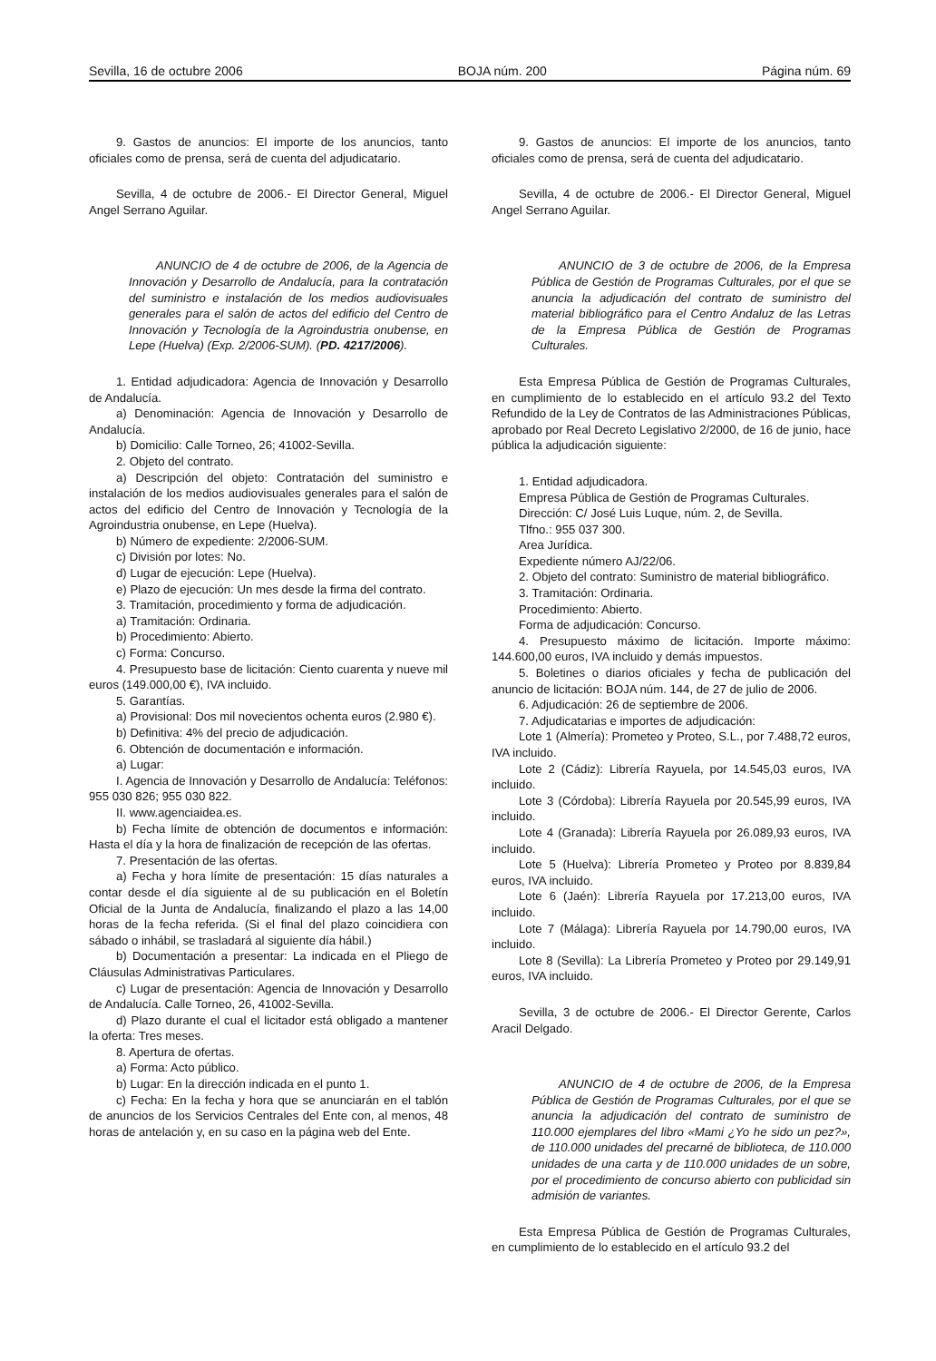Sevilla, 16 de octubre 2006 BOJA núm. 200 Página núm. 69
9. Gastos de anuncios: El importe de los anuncios, tanto oficiales como de prensa, será de cuenta del adjudicatario.
Sevilla, 4 de octubre de 2006.- El Director General, Miguel Angel Serrano Aguilar.
ANUNCIO de 4 de octubre de 2006, de la Agencia de Innovación y Desarrollo de Andalucía, para la contratación del suministro e instalación de los medios audiovisuales generales para el salón de actos del edificio del Centro de Innovación y Tecnología de la Agroindustria onubense, en Lepe (Huelva) (Exp. 2/2006-SUM). (PD. 4217/2006).
1. Entidad adjudicadora: Agencia de Innovación y Desarrollo de Andalucía.
a) Denominación: Agencia de Innovación y Desarrollo de Andalucía.
b) Domicilio: Calle Torneo, 26; 41002-Sevilla.
2. Objeto del contrato.
a) Descripción del objeto: Contratación del suministro e instalación de los medios audiovisuales generales para el salón de actos del edificio del Centro de Innovación y Tecnología de la Agroindustria onubense, en Lepe (Huelva).
b) Número de expediente: 2/2006-SUM.
c) División por lotes: No.
d) Lugar de ejecución: Lepe (Huelva).
e) Plazo de ejecución: Un mes desde la firma del contrato.
3. Tramitación, procedimiento y forma de adjudicación.
a) Tramitación: Ordinaria.
b) Procedimiento: Abierto.
c) Forma: Concurso.
4. Presupuesto base de licitación: Ciento cuarenta y nueve mil euros (149.000,00 €), IVA incluido.
5. Garantías.
a) Provisional: Dos mil novecientos ochenta euros (2.980 €).
b) Definitiva: 4% del precio de adjudicación.
6. Obtención de documentación e información.
a) Lugar:
I. Agencia de Innovación y Desarrollo de Andalucía: Teléfonos: 955 030 826; 955 030 822.
II. www.agenciaidea.es.
b) Fecha límite de obtención de documentos e información: Hasta el día y la hora de finalización de recepción de las ofertas.
7. Presentación de las ofertas.
a) Fecha y hora límite de presentación: 15 días naturales a contar desde el día siguiente al de su publicación en el Boletín Oficial de la Junta de Andalucía, finalizando el plazo a las 14,00 horas de la fecha referida. (Si el final del plazo coincidiera con sábado o inhábil, se trasladará al siguiente día hábil.)
b) Documentación a presentar: La indicada en el Pliego de Cláusulas Administrativas Particulares.
c) Lugar de presentación: Agencia de Innovación y Desarrollo de Andalucía. Calle Torneo, 26, 41002-Sevilla.
d) Plazo durante el cual el licitador está obligado a mantener la oferta: Tres meses.
8. Apertura de ofertas.
a) Forma: Acto público.
b) Lugar: En la dirección indicada en el punto 1.
c) Fecha: En la fecha y hora que se anunciarán en el tablón de anuncios de los Servicios Centrales del Ente con, al menos, 48 horas de antelación y, en su caso en la página web del Ente.
9. Gastos de anuncios: El importe de los anuncios, tanto oficiales como de prensa, será de cuenta del adjudicatario.
Sevilla, 4 de octubre de 2006.- El Director General, Miguel Angel Serrano Aguilar.
ANUNCIO de 3 de octubre de 2006, de la Empresa Pública de Gestión de Programas Culturales, por el que se anuncia la adjudicación del contrato de suministro del material bibliográfico para el Centro Andaluz de las Letras de la Empresa Pública de Gestión de Programas Culturales.
Esta Empresa Pública de Gestión de Programas Culturales, en cumplimiento de lo establecido en el artículo 93.2 del Texto Refundido de la Ley de Contratos de las Administraciones Públicas, aprobado por Real Decreto Legislativo 2/2000, de 16 de junio, hace pública la adjudicación siguiente:
1. Entidad adjudicadora.
Empresa Pública de Gestión de Programas Culturales.
Dirección: C/ José Luis Luque, núm. 2, de Sevilla.
Tlfno.: 955 037 300.
Area Jurídica.
Expediente número AJ/22/06.
2. Objeto del contrato: Suministro de material bibliográfico.
3. Tramitación: Ordinaria.
Procedimiento: Abierto.
Forma de adjudicación: Concurso.
4. Presupuesto máximo de licitación. Importe máximo: 144.600,00 euros, IVA incluido y demás impuestos.
5. Boletines o diarios oficiales y fecha de publicación del anuncio de licitación: BOJA núm. 144, de 27 de julio de 2006.
6. Adjudicación: 26 de septiembre de 2006.
7. Adjudicatarias e importes de adjudicación:
Lote 1 (Almería): Prometeo y Proteo, S.L., por 7.488,72 euros, IVA incluido.
Lote 2 (Cádiz): Librería Rayuela, por 14.545,03 euros, IVA incluido.
Lote 3 (Córdoba): Librería Rayuela por 20.545,99 euros, IVA incluido.
Lote 4 (Granada): Librería Rayuela por 26.089,93 euros, IVA incluido.
Lote 5 (Huelva): Librería Prometeo y Proteo por 8.839,84 euros, IVA incluido.
Lote 6 (Jaén): Librería Rayuela por 17.213,00 euros, IVA incluido.
Lote 7 (Málaga): Librería Rayuela por 14.790,00 euros, IVA incluido.
Lote 8 (Sevilla): La Librería Prometeo y Proteo por 29.149,91 euros, IVA incluido.
Sevilla, 3 de octubre de 2006.- El Director Gerente, Carlos Aracil Delgado.
ANUNCIO de 4 de octubre de 2006, de la Empresa Pública de Gestión de Programas Culturales, por el que se anuncia la adjudicación del contrato de suministro de 110.000 ejemplares del libro «Mami ¿Yo he sido un pez?», de 110.000 unidades del precarné de biblioteca, de 110.000 unidades de una carta y de 110.000 unidades de un sobre, por el procedimiento de concurso abierto con publicidad sin admisión de variantes.
Esta Empresa Pública de Gestión de Programas Culturales, en cumplimiento de lo establecido en el artículo 93.2 del